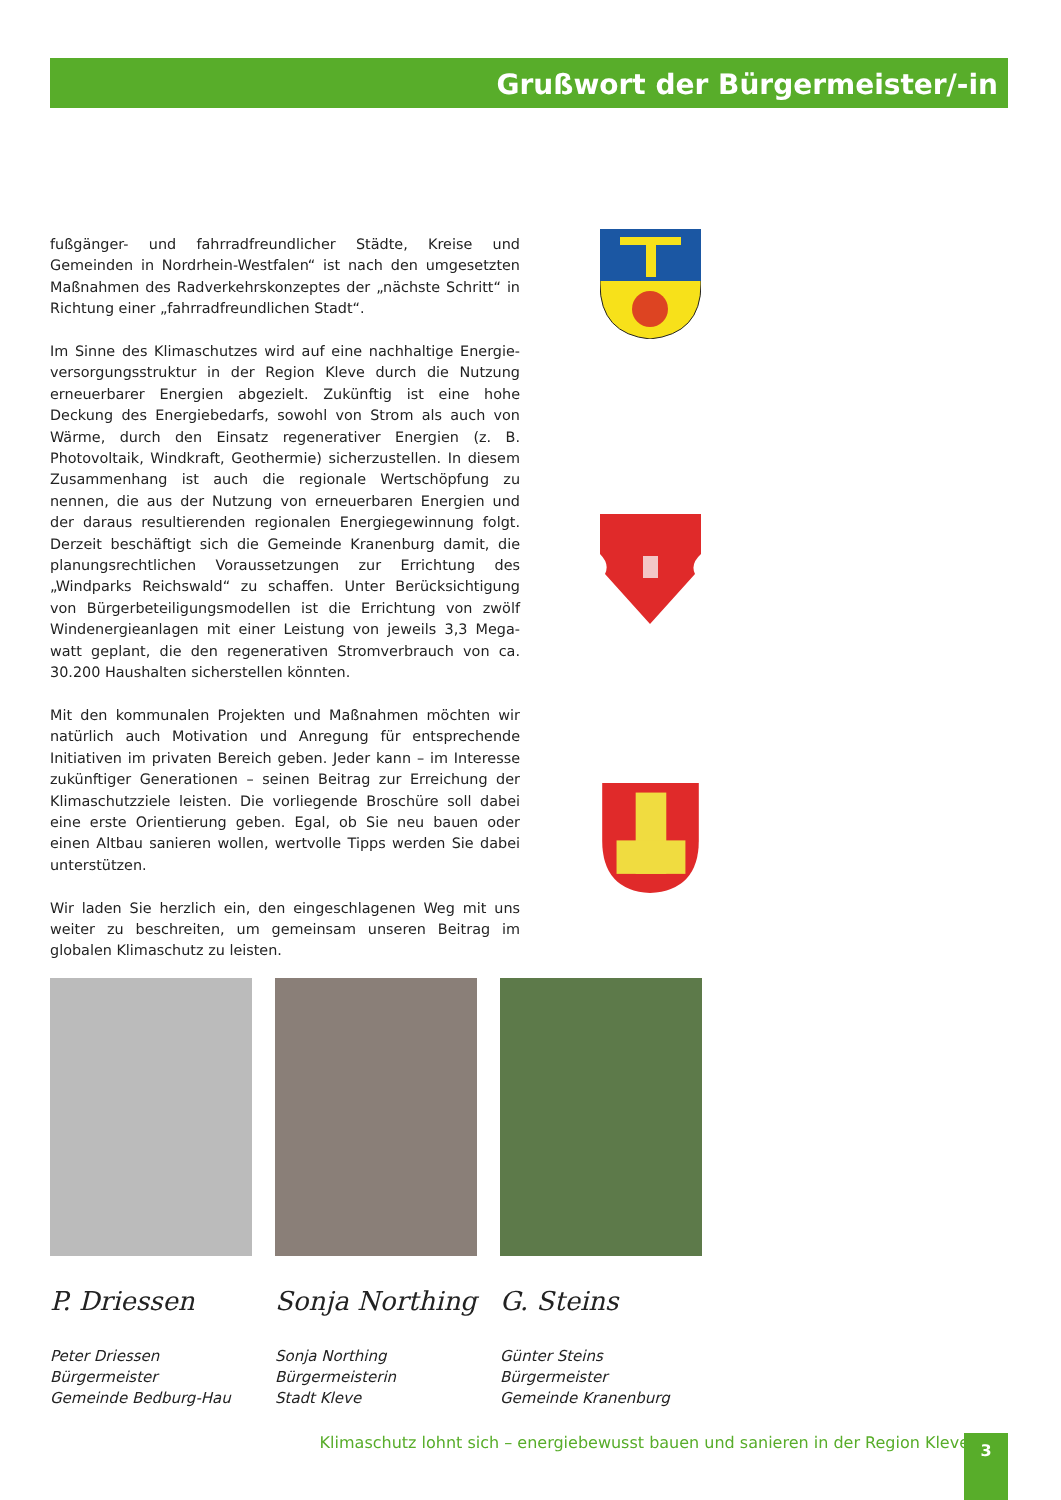Grußwort der Bürgermeister/-in
fußgänger- und fahrradfreundlicher Städte, Kreise und Gemeinden in Nordrhein-Westfalen“ ist nach den umgesetzten Maßnahmen des Radverkehrskonzeptes der „nächste Schritt“ in Richtung einer „fahrradfreundlichen Stadt“.
Im Sinne des Klimaschutzes wird auf eine nachhaltige Energie­versorgungsstruktur in der Region Kleve durch die Nutzung erneuerbarer Energien abgezielt. Zukünftig ist eine hohe Deckung des Energiebedarfs, sowohl von Strom als auch von Wärme, durch den Einsatz regenerativer Energien (z. B. Photovoltaik, Windkraft, Geothermie) sicherzustellen. In diesem Zusammenhang ist auch die regionale Wertschöpfung zu nennen, die aus der Nutzung von er­neuerbaren Energien und der daraus resultierenden regionalen Energiegewinnung folgt. Derzeit beschäftigt sich die Gemeinde Kranenburg damit, die planungsrechtlichen Voraussetzungen zur Errichtung des „Windparks Reichswald“ zu schaffen. Unter Berück­sichtigung von Bürgerbeteiligungsmodellen ist die Errichtung von zwölf Windenergieanlagen mit einer Leistung von jeweils 3,3 Mega­watt geplant, die den regenerativen Stromverbrauch von ca. 30.200 Haushalten sicherstellen könnten.
Mit den kommunalen Projekten und Maßnahmen möchten wir natürlich auch Motivation und Anregung für entsprechende Initia­tiven im privaten Bereich geben. Jeder kann – im Interesse zukünftiger Generationen – seinen Beitrag zur Erreichung der Klimaschutzziele leisten. Die vorliegende Broschüre soll dabei eine erste Orientierung geben. Egal, ob Sie neu bauen oder einen Altbau sanieren wollen, wertvolle Tipps werden Sie dabei unterstützen.
Wir laden Sie herzlich ein, den eingeschlagenen Weg mit uns weiter zu beschreiten, um gemeinsam unseren Beitrag im globalen Klima­schutz zu leisten.
P. Driessen
Peter Driessen
Bürgermeister
Gemeinde Bedburg-Hau
Sonja Northing
Sonja Northing
Bürgermeisterin
Stadt Kleve
G. Steins
Günter Steins
Bürgermeister
Gemeinde Kranenburg
Klimaschutz lohnt sich – energiebewusst bauen und sanieren in der Region Kleve
3